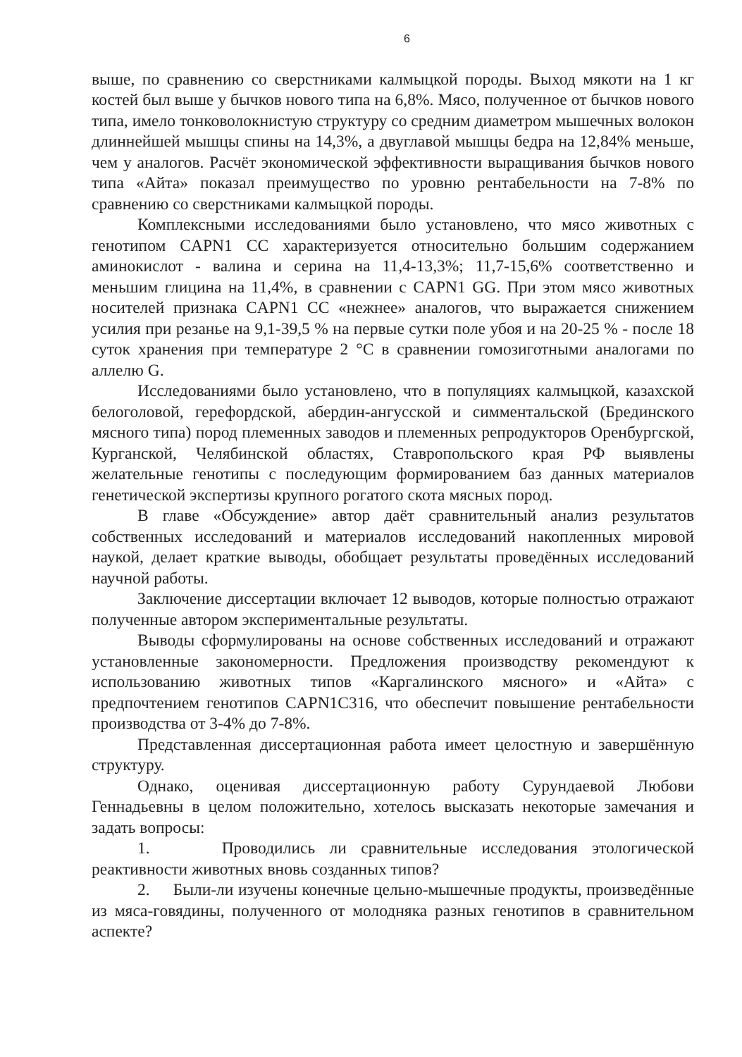6
выше, по сравнению со сверстниками калмыцкой породы. Выход мякоти на 1 кг костей был выше у бычков нового типа на 6,8%. Мясо, полученное от бычков нового типа, имело тонковолокнистую структуру со средним диаметром мышечных волокон длиннейшей мышцы спины на 14,3%, а двуглавой мышцы бедра на 12,84% меньше, чем у аналогов. Расчёт экономической эффективности выращивания бычков нового типа «Айта» показал преимущество по уровню рентабельности на 7-8% по сравнению со сверстниками калмыцкой породы.
Комплексными исследованиями было установлено, что мясо животных с генотипом CAPN1 CC характеризуется относительно большим содержанием аминокислот - валина и серина на 11,4-13,3%; 11,7-15,6% соответственно и меньшим глицина на 11,4%, в сравнении с CAPN1 GG. При этом мясо животных носителей признака CAPN1 CC «нежнее» аналогов, что выражается снижением усилия при резанье на 9,1-39,5 % на первые сутки поле убоя и на 20-25 % - после 18 суток хранения при температуре 2 °С в сравнении гомозиготными аналогами по аллелю G.
Исследованиями было установлено, что в популяциях калмыцкой, казахской белоголовой, герефордской, абердин-ангусской и симментальской (Брединского мясного типа) пород племенных заводов и племенных репродукторов Оренбургской, Курганской, Челябинской областях, Ставропольского края РФ выявлены желательные генотипы с последующим формированием баз данных материалов генетической экспертизы крупного рогатого скота мясных пород.
В главе «Обсуждение» автор даёт сравнительный анализ результатов собственных исследований и материалов исследований накопленных мировой наукой, делает краткие выводы, обобщает результаты проведённых исследований научной работы.
Заключение диссертации включает 12 выводов, которые полностью отражают полученные автором экспериментальные результаты.
Выводы сформулированы на основе собственных исследований и отражают установленные закономерности. Предложения производству рекомендуют к использованию животных типов «Каргалинского мясного» и «Айта» с предпочтением генотипов CAPN1C316, что обеспечит повышение рентабельности производства от 3-4% до 7-8%.
Представленная диссертационная работа имеет целостную и завершённую структуру.
Однако, оценивая диссертационную работу Сурундаевой Любови Геннадьевны в целом положительно, хотелось высказать некоторые замечания и задать вопросы:
1. Проводились ли сравнительные исследования этологической реактивности животных вновь созданных типов?
2. Были-ли изучены конечные цельно-мышечные продукты, произведённые из мяса-говядины, полученного от молодняка разных генотипов в сравнительном аспекте?